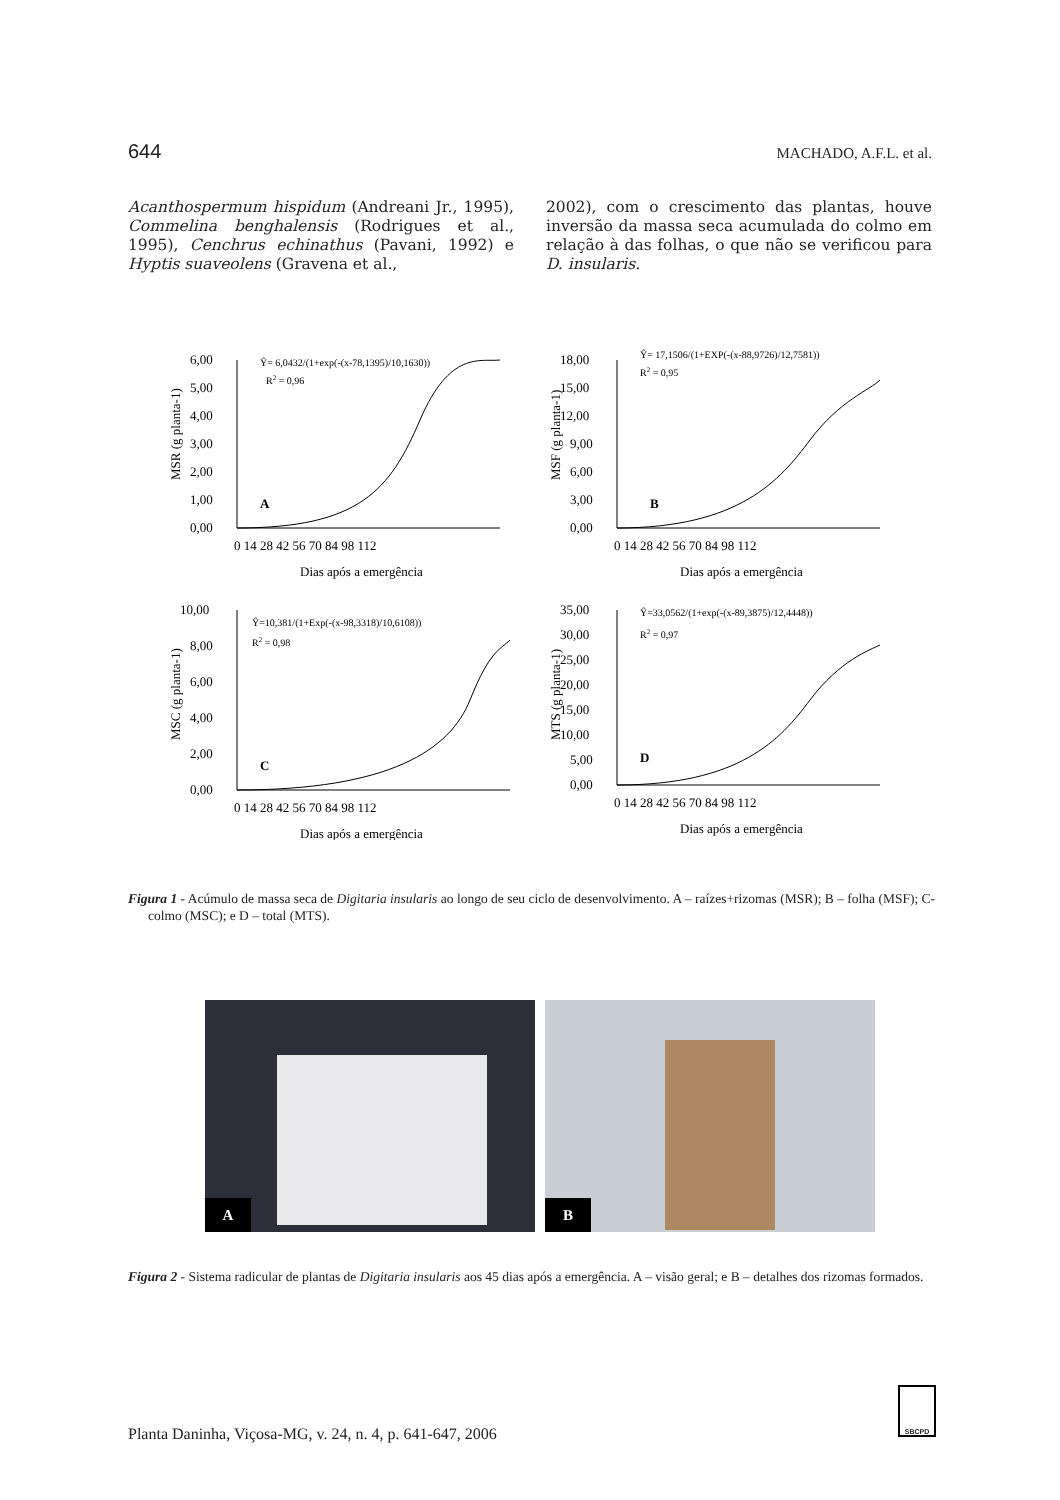644 MACHADO, A.F.L. et al.
Acanthospermum hispidum (Andreani Jr., 1995), Commelina benghalensis (Rodrigues et al., 1995), Cenchrus echinathus (Pavani, 1992) e Hyptis suaveolens (Gravena et al.,
2002), com o crescimento das plantas, houve inversão da massa seca acumulada do colmo em relação à das folhas, o que não se verificou para D. insularis.
MSR (g planta-1)
6,00
5,00
4,00
3,00
2,00
1,00
0,00
Ŷ= 6,0432/(1+exp(-(x-78,1395)/10,1630))
R2 = 0,96
A
0 14 28 42 56 70 84 98 112
Dias após a emergência
MSF (g planta-1)
18,00
15,00
12,00
9,00
6,00
3,00
0,00
Ŷ= 17,1506/(1+EXP(-(x-88,9726)/12,7581))
R2 = 0,95
B
0 14 28 42 56 70 84 98 112
Dias após a emergência
MSC (g planta-1)
10,00
8,00
6,00
4,00
2,00
0,00
Ŷ=10,381/(1+Exp(-(x-98,3318)/10,6108))
R2 = 0,98
C
0 14 28 42 56 70 84 98 112
Dias após a emergência
MTS (g planta-1)
35,00
30,00
25,00
20,00
15,00
10,00
5,00
0,00
Ŷ=33,0562/(1+exp(-(x-89,3875)/12,4448))
R2 = 0,97
D
0 14 28 42 56 70 84 98 112
Dias após a emergência
Figura 1 - Acúmulo de massa seca de Digitaria insularis ao longo de seu ciclo de desenvolvimento. A – raízes+rizomas (MSR); B – folha (MSF); C-colmo (MSC); e D – total (MTS).
A
B
Figura 2 - Sistema radicular de plantas de Digitaria insularis aos 45 dias após a emergência. A – visão geral; e B – detalhes dos rizomas formados.
SBCPD
Planta Daninha, Viçosa-MG, v. 24, n. 4, p. 641-647, 2006